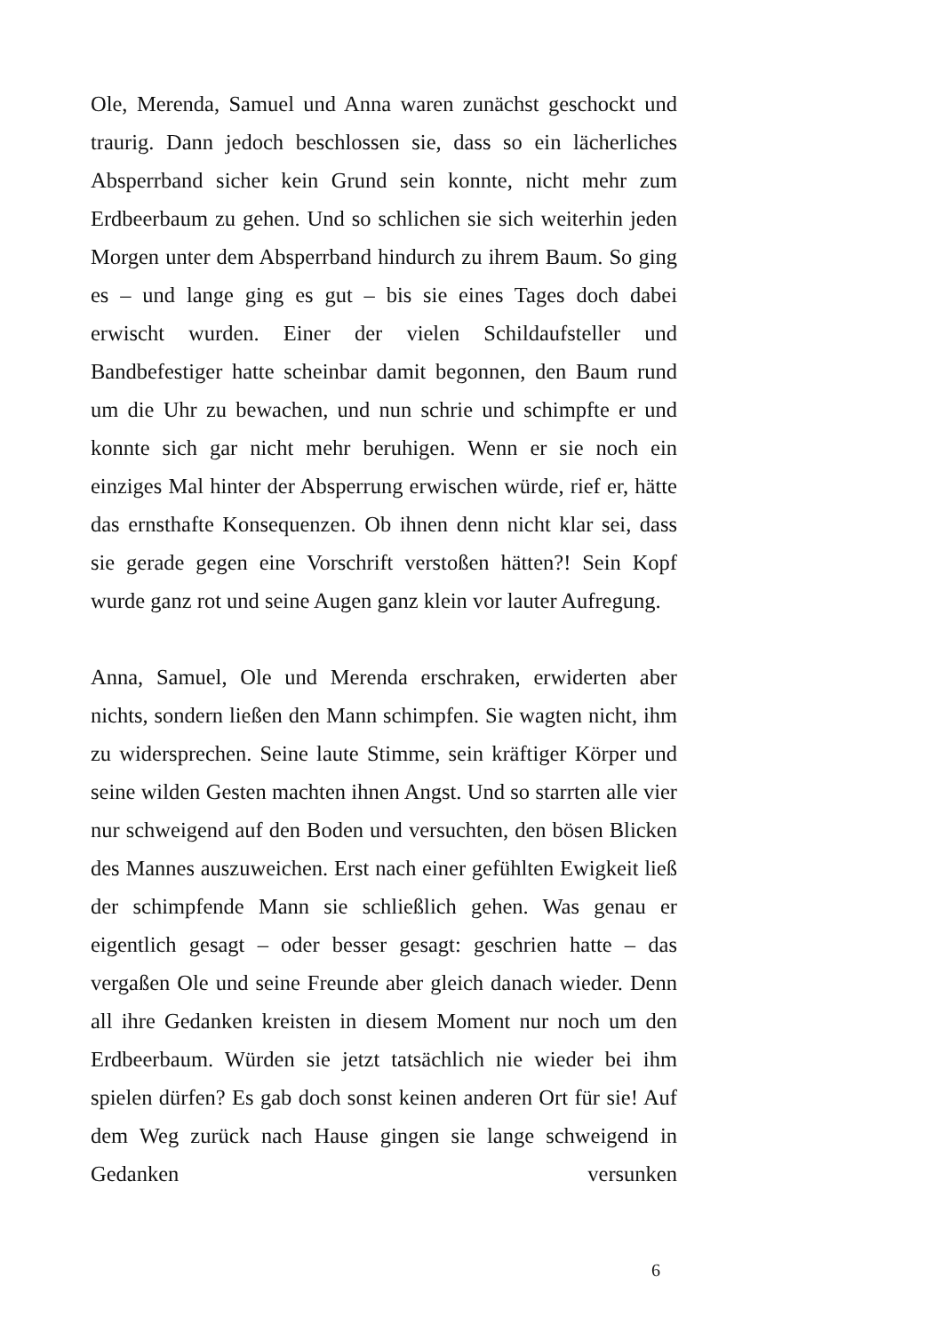Ole, Merenda, Samuel und Anna waren zunächst geschockt und traurig. Dann jedoch beschlossen sie, dass so ein lächerliches Absperrband sicher kein Grund sein konnte, nicht mehr zum Erdbeerbaum zu gehen. Und so schlichen sie sich weiterhin jeden Morgen unter dem Absperrband hindurch zu ihrem Baum. So ging es – und lange ging es gut – bis sie eines Tages doch dabei erwischt wurden. Einer der vielen Schildaufsteller und Bandbefestiger hatte scheinbar damit begonnen, den Baum rund um die Uhr zu bewachen, und nun schrie und schimpfte er und konnte sich gar nicht mehr beruhigen. Wenn er sie noch ein einziges Mal hinter der Absperrung erwischen würde, rief er, hätte das ernsthafte Konsequenzen. Ob ihnen denn nicht klar sei, dass sie gerade gegen eine Vorschrift verstoßen hätten?! Sein Kopf wurde ganz rot und seine Augen ganz klein vor lauter Aufregung.
Anna, Samuel, Ole und Merenda erschraken, erwiderten aber nichts, sondern ließen den Mann schimpfen. Sie wagten nicht, ihm zu widersprechen. Seine laute Stimme, sein kräftiger Körper und seine wilden Gesten machten ihnen Angst. Und so starrten alle vier nur schweigend auf den Boden und versuchten, den bösen Blicken des Mannes auszuweichen. Erst nach einer gefühlten Ewigkeit ließ der schimpfende Mann sie schließlich gehen. Was genau er eigentlich gesagt – oder besser gesagt: geschrien hatte – das vergaßen Ole und seine Freunde aber gleich danach wieder. Denn all ihre Gedanken kreisten in diesem Moment nur noch um den Erdbeerbaum. Würden sie jetzt tatsächlich nie wieder bei ihm spielen dürfen? Es gab doch sonst keinen anderen Ort für sie! Auf dem Weg zurück nach Hause gingen sie lange schweigend in Gedanken versunken
6